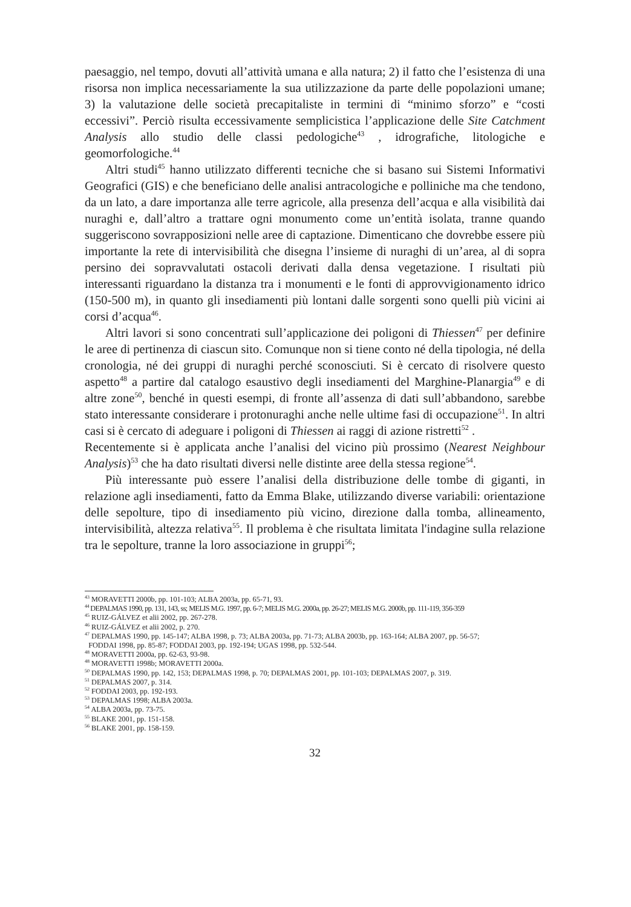paesaggio, nel tempo, dovuti all’attività umana e alla natura; 2) il fatto che l’esistenza di una risorsa non implica necessariamente la sua utilizzazione da parte delle popolazioni umane; 3) la valutazione delle società precapitaliste in termini di “minimo sforzo” e “costi eccessivi”. Perciò risulta eccessivamente semplicistica l’applicazione delle Site Catchment Analysis allo studio delle classi pedologiche<sup>43</sup> , idrografiche, litologiche e geomorfologiche.<sup>44</sup>
Altri studi<sup>45</sup> hanno utilizzato differenti tecniche che si basano sui Sistemi Informativi Geografici (GIS) e che beneficiano delle analisi antracologiche e polliniche ma che tendono, da un lato, a dare importanza alle terre agricole, alla presenza dell’acqua e alla visibilità dai nuraghi e, dall’altro a trattare ogni monumento come un’entità isolata, tranne quando suggeriscono sovrapposizioni nelle aree di captazione. Dimenticano che dovrebbe essere più importante la rete di intervisibilità che disegna l’insieme di nuraghi di un’area, al di sopra persino dei sopravvalutati ostacoli derivati dalla densa vegetazione. I risultati più interessanti riguardano la distanza tra i monumenti e le fonti di approvvigionamento idrico (150-500 m), in quanto gli insediamenti più lontani dalle sorgenti sono quelli più vicini ai corsi d’acqua<sup>46</sup>.
Altri lavori si sono concentrati sull’applicazione dei poligoni di Thiessen<sup>47</sup> per definire le aree di pertinenza di ciascun sito. Comunque non si tiene conto né della tipologia, né della cronologia, né dei gruppi di nuraghi perché sconosciuti. Si è cercato di risolvere questo aspetto<sup>48</sup> a partire dal catalogo esaustivo degli insediamenti del Marghine-Planargia<sup>49</sup> e di altre zone<sup>50</sup>, benché in questi esempi, di fronte all’assenza di dati sull’abbandono, sarebbe stato interessante considerare i protonuraghi anche nelle ultime fasi di occupazione<sup>51</sup>. In altri casi si è cercato di adeguare i poligoni di Thiessen ai raggi di azione ristretti<sup>52</sup> .
Recentemente si è applicata anche l’analisi del vicino più prossimo (Nearest Neighbour Analysis)<sup>53</sup> che ha dato risultati diversi nelle distinte aree della stessa regione<sup>54</sup>.
Più interessante può essere l’analisi della distribuzione delle tombe di giganti, in relazione agli insediamenti, fatto da Emma Blake, utilizzando diverse variabili: orientazione delle sepolture, tipo di insediamento più vicino, direzione dalla tomba, allineamento, intervisibilità, altezza relativa<sup>55</sup>. Il problema è che risultata limitata l'indagine sulla relazione tra le sepolture, tranne la loro associazione in gruppi<sup>56</sup>;
<sup>43</sup> MORAVETTI 2000b, pp. 101-103; ALBA 2003a, pp. 65-71, 93.
<sup>44</sup> DEPALMAS 1990, pp. 131, 143, ss; MELIS M.G. 1997, pp. 6-7; MELIS M.G. 2000a, pp. 26-27; MELIS M.G. 2000b, pp. 111-119, 356-359
<sup>45</sup> RUIZ-GÁLVEZ et alii 2002, pp. 267-278.
<sup>46</sup> RUIZ-GÁLVEZ et alii 2002, p. 270.
<sup>47</sup> DEPALMAS 1990, pp. 145-147; ALBA 1998, p. 73; ALBA 2003a, pp. 71-73; ALBA 2003b, pp. 163-164; ALBA 2007, pp. 56-57;
FODDAI 1998, pp. 85-87; FODDAI 2003, pp. 192-194; UGAS 1998, pp. 532-544.
<sup>48</sup> MORAVETTI 2000a, pp. 62-63, 93-98.
<sup>48</sup> MORAVETTI 1998b; MORAVETTI 2000a.
<sup>50</sup> DEPALMAS 1990, pp. 142, 153; DEPALMAS 1998, p. 70; DEPALMAS 2001, pp. 101-103; DEPALMAS 2007, p. 319.
<sup>51</sup> DEPALMAS 2007, p. 314.
<sup>52</sup> FODDAI 2003, pp. 192-193.
<sup>53</sup> DEPALMAS 1998; ALBA 2003a.
<sup>54</sup> ALBA 2003a, pp. 73-75.
<sup>55</sup> BLAKE 2001, pp. 151-158.
<sup>56</sup> BLAKE 2001, pp. 158-159.
32